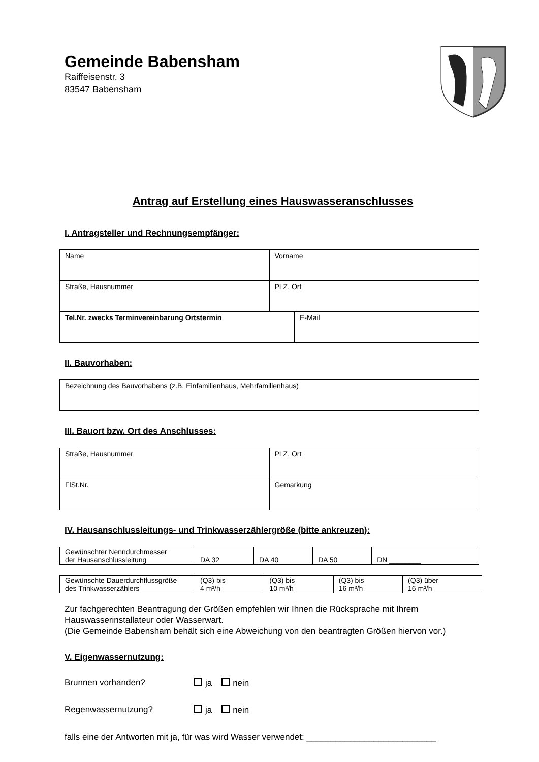Gemeinde Babensham
Raiffeisenstr. 3
83547 Babensham
Antrag auf Erstellung eines Hauswasseranschlusses
I. Antragsteller und Rechnungsempfänger:
| Name | Vorname | |
| Straße, Hausnummer | PLZ, Ort | |
| Tel.Nr. zwecks Terminvereinbarung Ortstermin | | E-Mail |
II. Bauvorhaben:
| Bezeichnung des Bauvorhabens (z.B. Einfamilienhaus, Mehrfamilienhaus) |
III. Bauort bzw. Ort des Anschlusses:
| Straße, Hausnummer | PLZ, Ort |
| FlSt.Nr. | Gemarkung |
IV. Hausanschlussleitungs- und Trinkwasserzählergröße (bitte ankreuzen):
| Gewünschter Nenndurchmesser der Hausanschlussleitung | DA 32 | DA 40 | DA 50 | DN ________ |
| Gewünschte Dauerdurchflussgröße des Trinkwasserzählers | (Q3) bis 4 m³/h | (Q3) bis 10 m³/h | (Q3) bis 16 m³/h | (Q3) über 16 m³/h |
Zur fachgerechten Beantragung der Größen empfehlen wir Ihnen die Rücksprache mit Ihrem Hauswasserinstallateur oder Wasserwart.
(Die Gemeinde Babensham behält sich eine Abweichung von den beantragten Größen hiervon vor.)
V. Eigenwassernutzung:
Brunnen vorhanden? ja nein
Regenwassernutzung? ja nein
falls eine der Antworten mit ja, für was wird Wasser verwendet: ___________________________